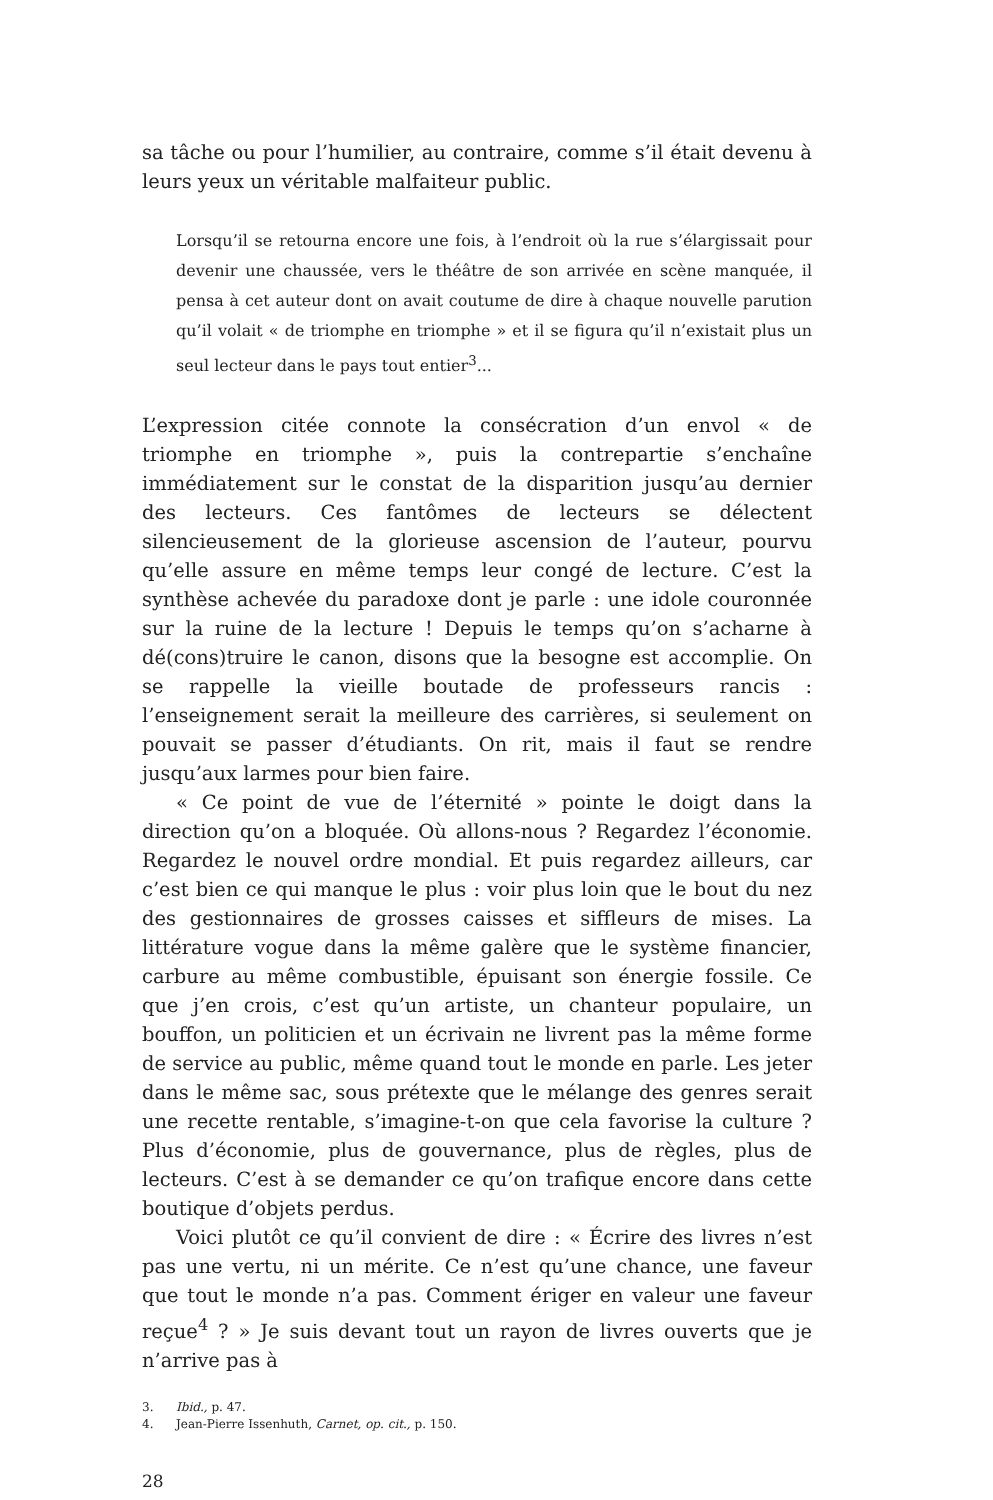sa tâche ou pour l’humilier, au contraire, comme s’il était devenu à leurs yeux un véritable malfaiteur public.
Lorsqu’il se retourna encore une fois, à l’endroit où la rue s’élargissait pour devenir une chaussée, vers le théâtre de son arrivée en scène manquée, il pensa à cet auteur dont on avait coutume de dire à chaque nouvelle parution qu’il volait « de triomphe en triomphe » et il se figura qu’il n’existait plus un seul lecteur dans le pays tout entier<sup>3</sup>...
L’expression citée connote la consécration d’un envol « de triomphe en triomphe », puis la contrepartie s’enchaîne immédiatement sur le constat de la disparition jusqu’au dernier des lecteurs. Ces fantômes de lecteurs se délectent silencieusement de la glorieuse ascension de l’auteur, pourvu qu’elle assure en même temps leur congé de lecture. C’est la synthèse achevée du paradoxe dont je parle : une idole couronnée sur la ruine de la lecture ! Depuis le temps qu’on s’acharne à dé(cons)truire le canon, disons que la besogne est accomplie. On se rappelle la vieille boutade de professeurs rancis : l’enseignement serait la meilleure des carrières, si seulement on pouvait se passer d’étudiants. On rit, mais il faut se rendre jusqu’aux larmes pour bien faire.
« Ce point de vue de l’éternité » pointe le doigt dans la direction qu’on a bloquée. Où allons-nous ? Regardez l’économie. Regardez le nouvel ordre mondial. Et puis regardez ailleurs, car c’est bien ce qui manque le plus : voir plus loin que le bout du nez des gestionnaires de grosses caisses et siffleurs de mises. La littérature vogue dans la même galère que le système financier, carbure au même combustible, épuisant son énergie fossile. Ce que j’en crois, c’est qu’un artiste, un chanteur populaire, un bouffon, un politicien et un écrivain ne livrent pas la même forme de service au public, même quand tout le monde en parle. Les jeter dans le même sac, sous prétexte que le mélange des genres serait une recette rentable, s’imagine-t-on que cela favorise la culture ? Plus d’économie, plus de gouvernance, plus de règles, plus de lecteurs. C’est à se demander ce qu’on trafique encore dans cette boutique d’objets perdus.
Voici plutôt ce qu’il convient de dire : « Écrire des livres n’est pas une vertu, ni un mérite. Ce n’est qu’une chance, une faveur que tout le monde n’a pas. Comment ériger en valeur une faveur reçue<sup>4</sup> ? » Je suis devant tout un rayon de livres ouverts que je n’arrive pas à
3. Ibid., p. 47.
4. Jean-Pierre Issenhuth, Carnet, op. cit., p. 150.
28